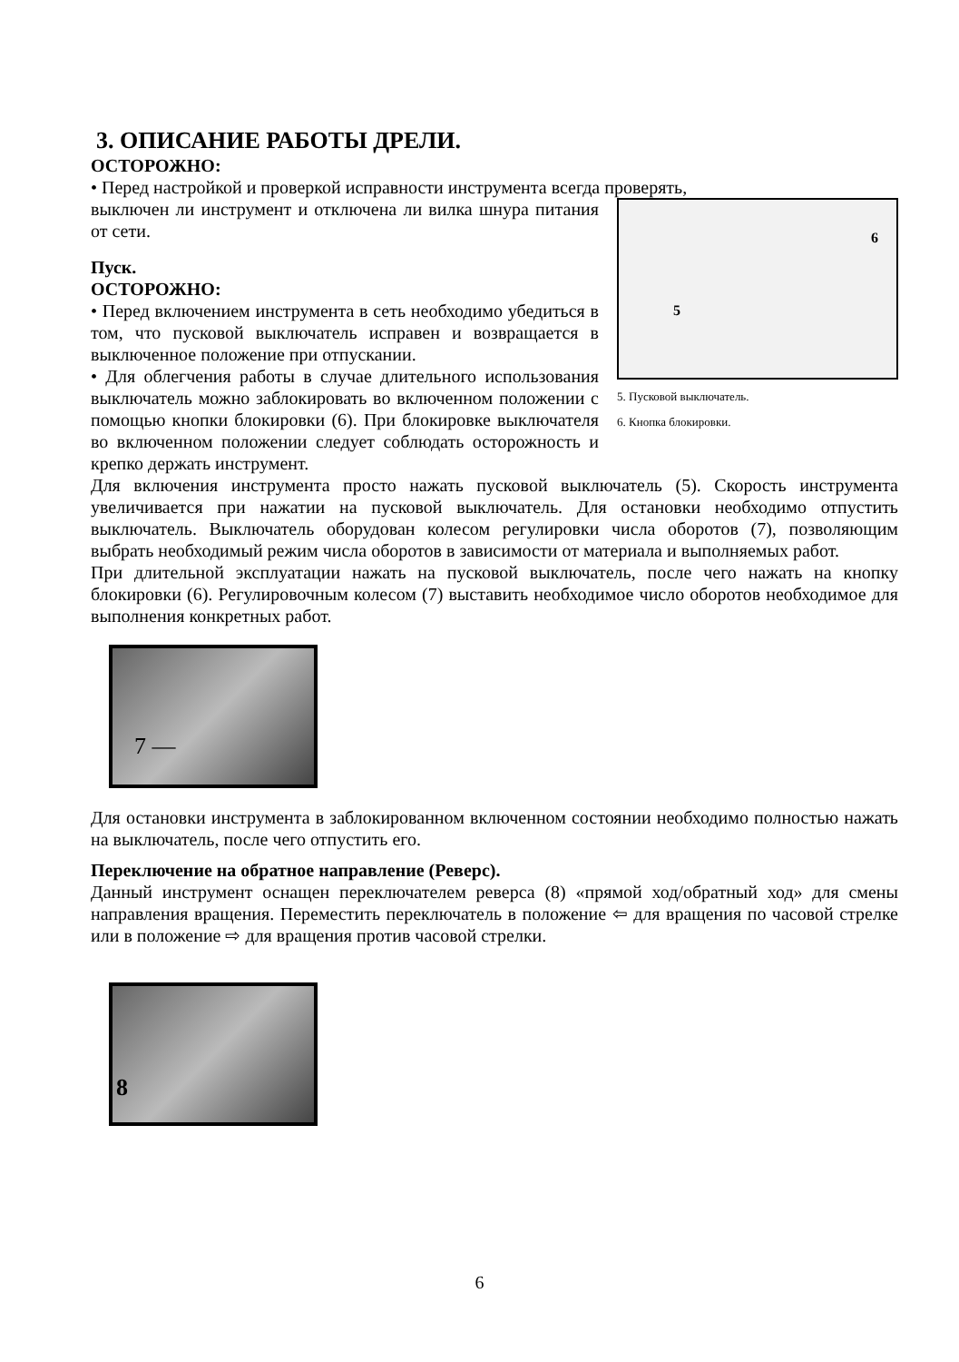3. ОПИСАНИЕ РАБОТЫ ДРЕЛИ.
ОСТОРОЖНО:
• Перед настройкой и проверкой исправности инструмента всегда проверять,
6
5
5. Пусковой выключатель.
6. Кнопка блокировки.
выключен ли инструмент и отключена ли вилка шнура питания от сети.
Пуск.
ОСТОРОЖНО:
• Перед включением инструмента в сеть необходимо убедиться в том, что пусковой выключатель исправен и возвращается в выключенное положение при отпускании.
• Для облегчения работы в случае длительного использования выключатель можно заблокировать во включенном положении с помощью кнопки блокировки (6). При блокировке выключателя во включенном положении следует соблюдать осторожность и крепко держать инструмент.
Для включения инструмента просто нажать пусковой выключатель (5). Скорость инструмента увеличивается при нажатии на пусковой выключатель. Для остановки необходимо отпустить выключатель. Выключатель оборудован колесом регулировки числа оборотов (7), позволяющим выбрать необходимый режим числа оборотов в зависимости от материала и выполняемых работ.
При длительной эксплуатации нажать на пусковой выключатель, после чего нажать на кнопку блокировки (6). Регулировочным колесом (7) выставить необходимое число оборотов необходимое для выполнения конкретных работ.
7 —
Для остановки инструмента в заблокированном включенном состоянии необходимо полностью нажать на выключатель, после чего отпустить его.
Переключение на обратное направление (Реверс).
Данный инструмент оснащен переключателем реверса (8) «прямой ход/обратный ход» для смены направления вращения. Переместить переключатель в положение ⇦ для вращения по часовой стрелке или в положение ⇨ для вращения против часовой стрелки.
8
6